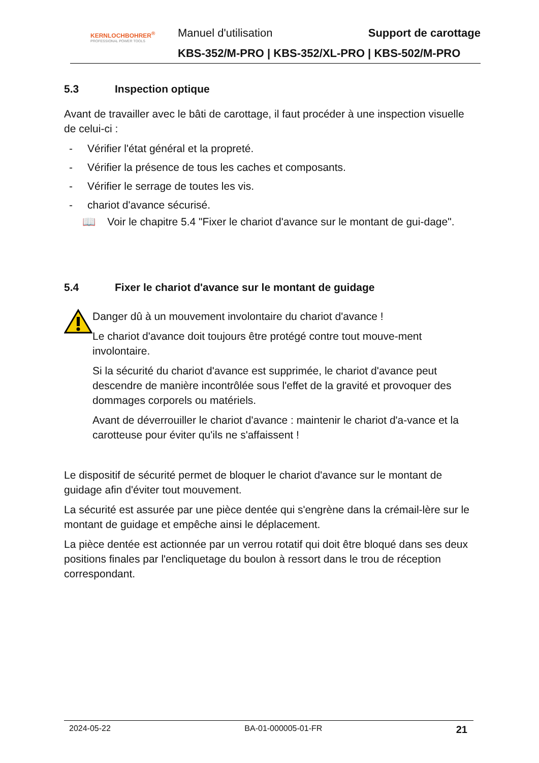KERNLOCHBOHRER<sup>®</sup>
PROFESSIONAL POWER TOOLS
Manuel d'utilisation Support de carottage
KBS-352/M-PRO | KBS-352/XL-PRO | KBS-502/M-PRO
5.3 Inspection optique
Avant de travailler avec le bâti de carottage, il faut procéder à une inspection visuelle de celui-ci :
- Vérifier l'état général et la propreté.
- Vérifier la présence de tous les caches et composants.
- Vérifier le serrage de toutes les vis.
- chariot d'avance sécurisé.
📖 Voir le chapitre 5.4 "Fixer le chariot d'avance sur le montant de gui-dage".
5.4 Fixer le chariot d'avance sur le montant de guidage
Danger dû à un mouvement involontaire du chariot d'avance !
Le chariot d'avance doit toujours être protégé contre tout mouve-ment involontaire.
Si la sécurité du chariot d'avance est supprimée, le chariot d'avance peut descendre de manière incontrôlée sous l'effet de la gravité et provoquer des dommages corporels ou matériels.
Avant de déverrouiller le chariot d'avance : maintenir le chariot d'a-vance et la carotteuse pour éviter qu'ils ne s'affaissent !
Le dispositif de sécurité permet de bloquer le chariot d'avance sur le montant de guidage afin d'éviter tout mouvement.
La sécurité est assurée par une pièce dentée qui s'engrène dans la crémail-lère sur le montant de guidage et empêche ainsi le déplacement.
La pièce dentée est actionnée par un verrou rotatif qui doit être bloqué dans ses deux positions finales par l'encliquetage du boulon à ressort dans le trou de réception correspondant.
2024-05-22 BA-01-000005-01-FR 21